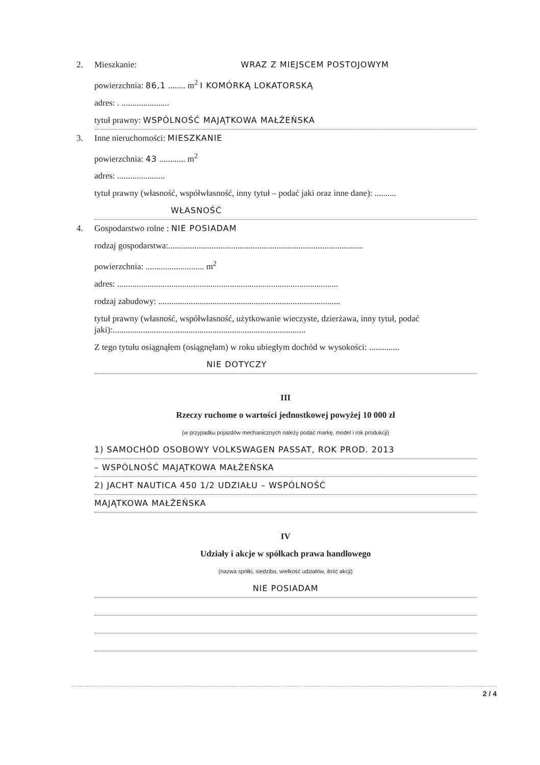2. Mieszkanie: WRAZ Z MIEJSCEM POSTOJOWYM
powierzchnia: 86,1 ........ m<sup>2</sup> I KOMÓRKĄ LOKATORSKĄ
adres: . ......................
tytuł prawny: WSPÓLNOŚĆ MAJĄTKOWA MAŁŻEŃSKA
3. Inne nieruchomości: MIESZKANIE
powierzchnia: 43 ............ m<sup>2</sup>
adres: ......................
tytuł prawny (własność, współwłasność, inny tytuł – podać jaki oraz inne dane): ..........
WŁASNOŚĆ
4. Gospodarstwo rolne : NIE POSIADAM
rodzaj gospodarstwa:..........................................................................................
powierzchnia: ........................... m<sup>2</sup>
adres: ......................................................................................................
rodzaj zabudowy: ....................................................................................
tytuł prawny (własność, współwłasność, użytkowanie wieczyste, dzierżawa, inny tytuł, podać jaki):.........................................................................................
Z tego tytułu osiągnąłem (osiągnęłam) w roku ubiegłym dochód w wysokości: ..............
NIE DOTYCZY
III
Rzeczy ruchome o wartości jednostkowej powyżej 10 000 zł
(w przypadku pojazdów mechanicznych należy podać markę, model i rok produkcji)
1) SAMOCHÓD OSOBOWY VOLKSWAGEN PASSAT, ROK PROD. 2013
– WSPÓLNOŚĆ MAJĄTKOWA MAŁŻEŃSKA
2) JACHT NAUTICA 450 1/2 UDZIAŁU – WSPÓLNOŚĆ
MAJĄTKOWA MAŁŻEŃSKA
IV
Udziały i akcje w spółkach prawa handlowego
(nazwa spółki, siedziba, wielkość udziałów, ilość akcji)
NIE POSIADAM
2 / 4